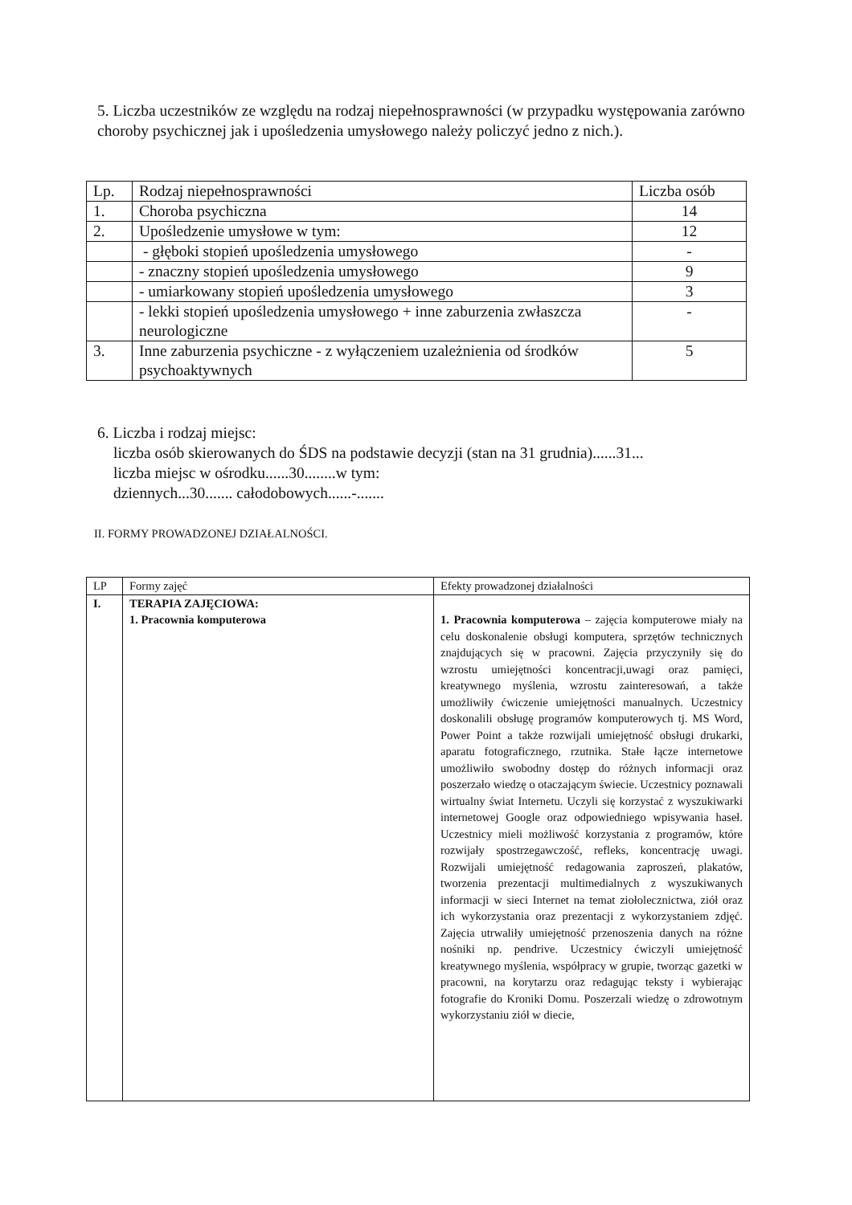5. Liczba uczestników ze względu na rodzaj niepełnosprawności (w przypadku występowania zarówno choroby psychicznej jak i upośledzenia umysłowego należy policzyć jedno z nich.).
| Lp. | Rodzaj niepełnosprawności | Liczba osób |
| 1. | Choroba psychiczna | 14 |
| 2. | Upośledzenie umysłowe w tym: | 12 |
| | - głęboki stopień upośledzenia umysłowego | - |
| | - znaczny stopień upośledzenia umysłowego | 9 |
| | - umiarkowany stopień upośledzenia umysłowego | 3 |
| | - lekki stopień upośledzenia umysłowego + inne zaburzenia zwłaszcza neurologiczne | - |
| 3. | Inne zaburzenia psychiczne - z wyłączeniem uzależnienia od środków psychoaktywnych | 5 |
6. Liczba i rodzaj miejsc:
liczba osób skierowanych do ŚDS na podstawie decyzji (stan na 31 grudnia)......31...
liczba miejsc w ośrodku......30........w tym:
dziennych...30....... całodobowych......-.......
II. FORMY PROWADZONEJ DZIAŁALNOŚCI.
| LP | Formy zajęć | Efekty prowadzonej działalności |
| I. | TERAPIA ZAJĘCIOWA: 1. Pracownia komputerowa | 1. Pracownia komputerowa – zajęcia komputerowe miały na celu doskonalenie obsługi komputera, sprzętów technicznych znajdujących się w pracowni. Zajęcia przyczyniły się do wzrostu umiejętności koncentracji,uwagi oraz pamięci, kreatywnego myślenia, wzrostu zainteresowań, a także umożliwiły ćwiczenie umiejętności manualnych. Uczestnicy doskonalili obsługę programów komputerowych tj. MS Word, Power Point a także rozwijali umiejętność obsługi drukarki, aparatu fotograficznego, rzutnika. Stałe łącze internetowe umożliwiło swobodny dostęp do różnych informacji oraz poszerzało wiedzę o otaczającym świecie. Uczestnicy poznawali wirtualny świat Internetu. Uczyli się korzystać z wyszukiwarki internetowej Google oraz odpowiedniego wpisywania haseł. Uczestnicy mieli możliwość korzystania z programów, które rozwijały spostrzegawczość, refleks, koncentrację uwagi. Rozwijali umiejętność redagowania zaproszeń, plakatów, tworzenia prezentacji multimedialnych z wyszukiwanych informacji w sieci Internet na temat ziołolecznictwa, ziół oraz ich wykorzystania oraz prezentacji z wykorzystaniem zdjęć. Zajęcia utrwaliły umiejętność przenoszenia danych na różne nośniki np. pendrive. Uczestnicy ćwiczyli umiejętność kreatywnego myślenia, współpracy w grupie, tworząc gazetki w pracowni, na korytarzu oraz redagując teksty i wybierając fotografie do Kroniki Domu. Poszerzali wiedzę o zdrowotnym wykorzystaniu ziół w diecie, |